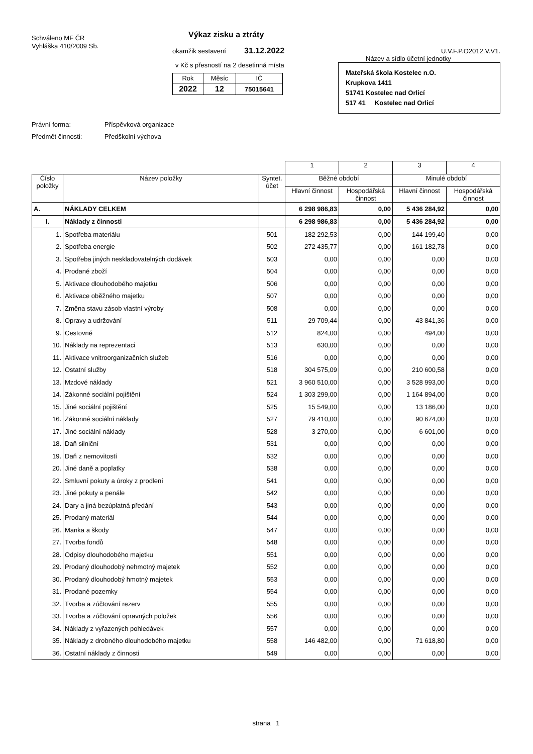Schváleno MF ČR
Vyhláška 410/2009 Sb.
Výkaz zisku a ztráty
okamžik sestavení 31.12.2022
v Kč s přesností na 2 desetinná místa
| Rok | Měsíc | IČ |
| 2022 | 12 | 75015641 |
U.V.F.P.O2012.V.V1.
Název a sídlo účetní jednotky
Mateřská škola Kostelec n.O.
Krupkova 1411
51741 Kostelec nad Orlicí
517 41 Kostelec nad Orlicí
Právní forma: Příspěvková organizace Předmět činnosti: Předškolní výchova
| | | | 1 | 2 | 3 | 4 |
| --- | --- | --- | --- | --- | --- | --- |
| Číslo položky | Název položky | Syntet. účet | Běžné období | | Minulé období | |
| | | | Hlavní činnost | Hospodářská činnost | Hlavní činnost | Hospodářská činnost |
| A. | NÁKLADY CELKEM | | 6 298 986,83 | 0,00 | 5 436 284,92 | 0,00 |
| I. | Náklady z činnosti | | 6 298 986,83 | 0,00 | 5 436 284,92 | 0,00 |
| 1. | Spotřeba materiálu | 501 | 182 292,53 | 0,00 | 144 199,40 | 0,00 |
| 2. | Spotřeba energie | 502 | 272 435,77 | 0,00 | 161 182,78 | 0,00 |
| 3. | Spotřeba jiných neskladovatelných dodávek | 503 | 0,00 | 0,00 | 0,00 | 0,00 |
| 4. | Prodané zboží | 504 | 0,00 | 0,00 | 0,00 | 0,00 |
| 5. | Aktivace dlouhodobého majetku | 506 | 0,00 | 0,00 | 0,00 | 0,00 |
| 6. | Aktivace oběžného majetku | 507 | 0,00 | 0,00 | 0,00 | 0,00 |
| 7. | Změna stavu zásob vlastní výroby | 508 | 0,00 | 0,00 | 0,00 | 0,00 |
| 8. | Opravy a udržování | 511 | 29 709,44 | 0,00 | 43 841,36 | 0,00 |
| 9. | Cestovné | 512 | 824,00 | 0,00 | 494,00 | 0,00 |
| 10. | Náklady na reprezentaci | 513 | 630,00 | 0,00 | 0,00 | 0,00 |
| 11. | Aktivace vnitroorganizačních služeb | 516 | 0,00 | 0,00 | 0,00 | 0,00 |
| 12. | Ostatní služby | 518 | 304 575,09 | 0,00 | 210 600,58 | 0,00 |
| 13. | Mzdové náklady | 521 | 3 960 510,00 | 0,00 | 3 528 993,00 | 0,00 |
| 14. | Zákonné sociální pojištění | 524 | 1 303 299,00 | 0,00 | 1 164 894,00 | 0,00 |
| 15. | Jiné sociální pojištění | 525 | 15 549,00 | 0,00 | 13 186,00 | 0,00 |
| 16. | Zákonné sociální náklady | 527 | 79 410,00 | 0,00 | 90 674,00 | 0,00 |
| 17. | Jiné sociální náklady | 528 | 3 270,00 | 0,00 | 6 601,00 | 0,00 |
| 18. | Daň silniční | 531 | 0,00 | 0,00 | 0,00 | 0,00 |
| 19. | Daň z nemovitostí | 532 | 0,00 | 0,00 | 0,00 | 0,00 |
| 20. | Jiné daně a poplatky | 538 | 0,00 | 0,00 | 0,00 | 0,00 |
| 22. | Smluvní pokuty a úroky z prodlení | 541 | 0,00 | 0,00 | 0,00 | 0,00 |
| 23. | Jiné pokuty a penále | 542 | 0,00 | 0,00 | 0,00 | 0,00 |
| 24. | Dary a jiná bezúplatná předání | 543 | 0,00 | 0,00 | 0,00 | 0,00 |
| 25. | Prodaný materiál | 544 | 0,00 | 0,00 | 0,00 | 0,00 |
| 26. | Manka a škody | 547 | 0,00 | 0,00 | 0,00 | 0,00 |
| 27. | Tvorba fondů | 548 | 0,00 | 0,00 | 0,00 | 0,00 |
| 28. | Odpisy dlouhodobého majetku | 551 | 0,00 | 0,00 | 0,00 | 0,00 |
| 29. | Prodaný dlouhodobý nehmotný majetek | 552 | 0,00 | 0,00 | 0,00 | 0,00 |
| 30. | Prodaný dlouhodobý hmotný majetek | 553 | 0,00 | 0,00 | 0,00 | 0,00 |
| 31. | Prodané pozemky | 554 | 0,00 | 0,00 | 0,00 | 0,00 |
| 32. | Tvorba a zúčtování rezerv | 555 | 0,00 | 0,00 | 0,00 | 0,00 |
| 33. | Tvorba a zúčtování opravných položek | 556 | 0,00 | 0,00 | 0,00 | 0,00 |
| 34. | Náklady z vyřazených pohledávek | 557 | 0,00 | 0,00 | 0,00 | 0,00 |
| 35. | Náklady z drobného dlouhodobého majetku | 558 | 146 482,00 | 0,00 | 71 618,80 | 0,00 |
| 36. | Ostatní náklady z činnosti | 549 | 0,00 | 0,00 | 0,00 | 0,00 |
strana 1